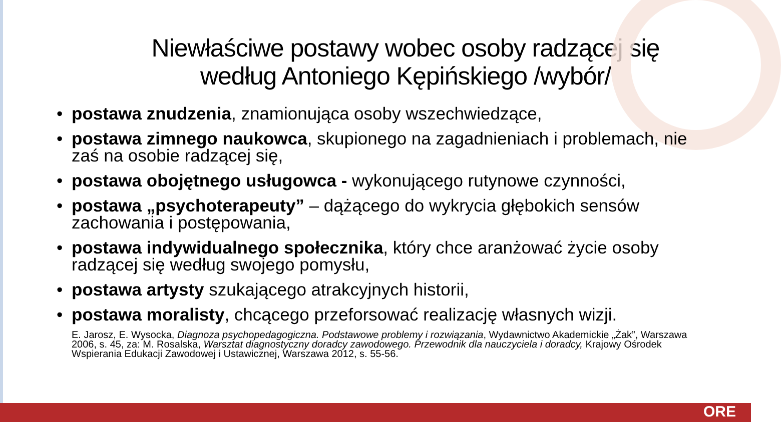Niewłaściwe postawy wobec osoby radzącej się według Antoniego Kępińskiego /wybór/
• postawa znudzenia, znamionująca osoby wszechwiedzące,
• postawa zimnego naukowca, skupionego na zagadnieniach i problemach, nie zaś na osobie radzącej się,
• postawa obojętnego usługowca - wykonującego rutynowe czynności,
• postawa „psychoterapeuty” – dążącego do wykrycia głębokich sensów zachowania i postępowania,
• postawa indywidualnego społecznika, który chce aranżować życie osoby radzącej się według swojego pomysłu,
• postawa artysty szukającego atrakcyjnych historii,
• postawa moralisty, chcącego przeforsować realizację własnych wizji.
E. Jarosz, E. Wysocka, Diagnoza psychopedagogiczna. Podstawowe problemy i rozwiązania, Wydawnictwo Akademickie „Żak”, Warszawa 2006, s. 45, za: M. Rosalska, Warsztat diagnostyczny doradcy zawodowego. Przewodnik dla nauczyciela i doradcy, Krajowy Ośrodek Wspierania Edukacji Zawodowej i Ustawicznej, Warszawa 2012, s. 55-56.
ORE